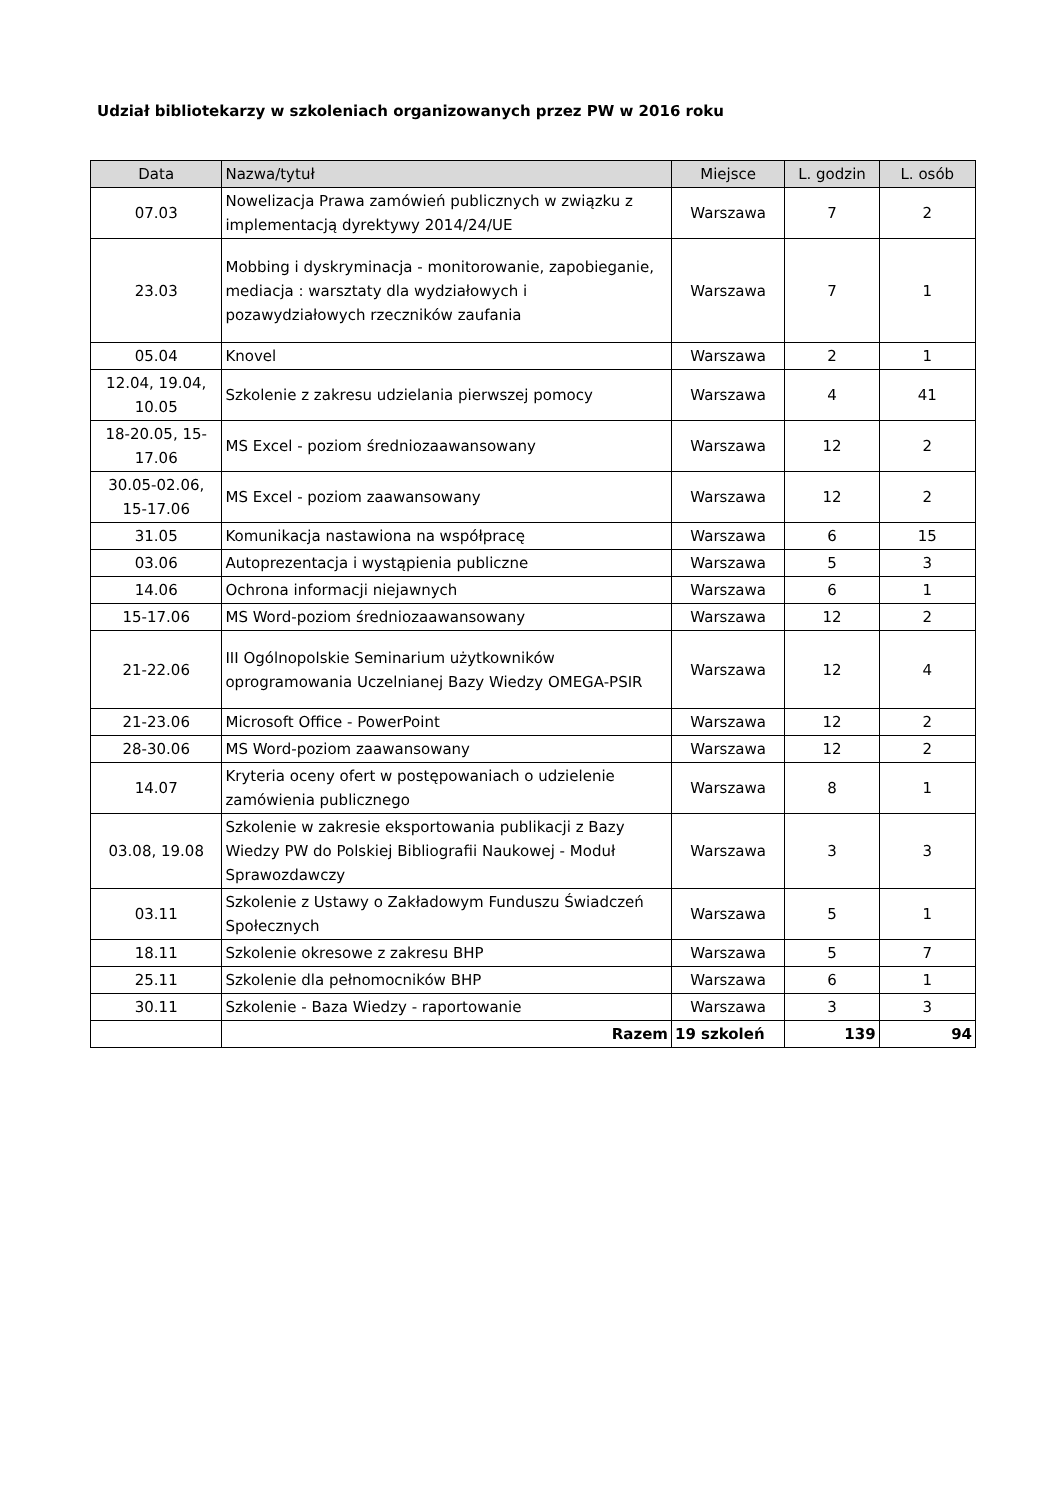Udział bibliotekarzy w szkoleniach organizowanych przez PW w 2016 roku
| Data | Nazwa/tytuł | Miejsce | L. godzin | L. osób |
| --- | --- | --- | --- | --- |
| 07.03 | Nowelizacja Prawa zamówień publicznych w związku z implementacją dyrektywy 2014/24/UE | Warszawa | 7 | 2 |
| 23.03 | Mobbing i dyskryminacja - monitorowanie, zapobieganie, mediacja : warsztaty dla wydziałowych i pozawydziałowych rzeczników zaufania | Warszawa | 7 | 1 |
| 05.04 | Knovel | Warszawa | 2 | 1 |
| 12.04, 19.04, 10.05 | Szkolenie z zakresu udzielania pierwszej pomocy | Warszawa | 4 | 41 |
| 18-20.05, 15-17.06 | MS Excel - poziom średniozaawansowany | Warszawa | 12 | 2 |
| 30.05-02.06, 15-17.06 | MS Excel - poziom zaawansowany | Warszawa | 12 | 2 |
| 31.05 | Komunikacja nastawiona na współpracę | Warszawa | 6 | 15 |
| 03.06 | Autoprezentacja i wystąpienia publiczne | Warszawa | 5 | 3 |
| 14.06 | Ochrona informacji niejawnych | Warszawa | 6 | 1 |
| 15-17.06 | MS Word-poziom średniozaawansowany | Warszawa | 12 | 2 |
| 21-22.06 | III Ogólnopolskie Seminarium użytkowników oprogramowania Uczelnianej Bazy Wiedzy OMEGA-PSIR | Warszawa | 12 | 4 |
| 21-23.06 | Microsoft Office - PowerPoint | Warszawa | 12 | 2 |
| 28-30.06 | MS Word-poziom zaawansowany | Warszawa | 12 | 2 |
| 14.07 | Kryteria oceny ofert w postępowaniach o udzielenie zamówienia publicznego | Warszawa | 8 | 1 |
| 03.08, 19.08 | Szkolenie w zakresie eksportowania publikacji z Bazy Wiedzy PW do Polskiej Bibliografii Naukowej - Moduł Sprawozdawczy | Warszawa | 3 | 3 |
| 03.11 | Szkolenie z Ustawy o Zakładowym Funduszu Świadczeń Społecznych | Warszawa | 5 | 1 |
| 18.11 | Szkolenie okresowe z zakresu BHP | Warszawa | 5 | 7 |
| 25.11 | Szkolenie dla pełnomocników BHP | Warszawa | 6 | 1 |
| 30.11 | Szkolenie - Baza Wiedzy - raportowanie | Warszawa | 3 | 3 |
| | Razem | 19 szkoleń | 139 | 94 |